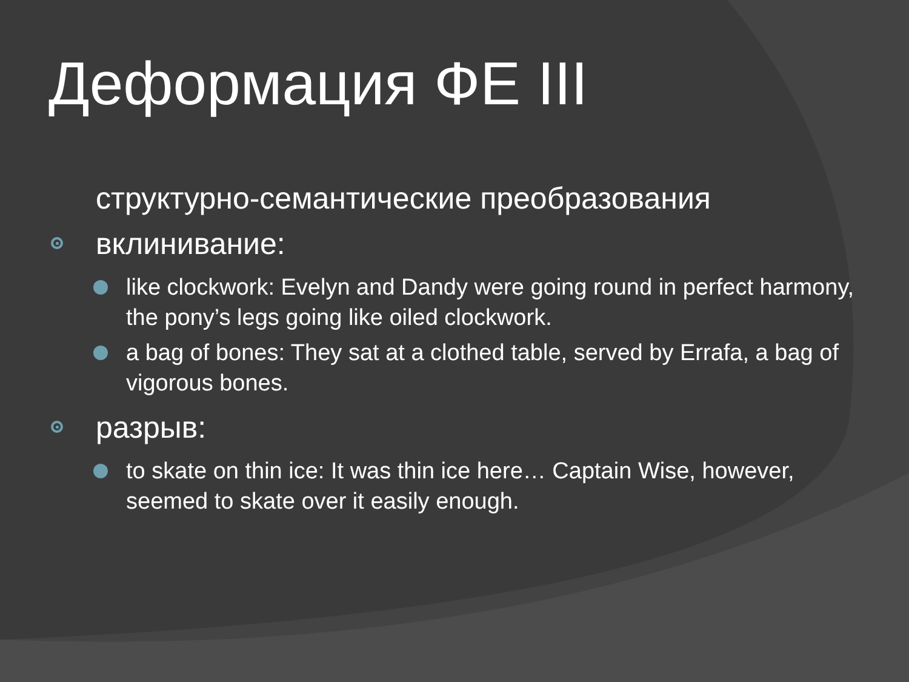Деформация ФЕ III
структурно-семантические преобразования
вклинивание:
like clockwork: Evelyn and Dandy were going round in perfect harmony, the pony’s legs going like oiled clockwork.
a bag of bones: They sat at a clothed table, served by Errafa, a bag of vigorous bones.
разрыв:
to skate on thin ice: It was thin ice here… Captain Wise, however, seemed to skate over it easily enough.